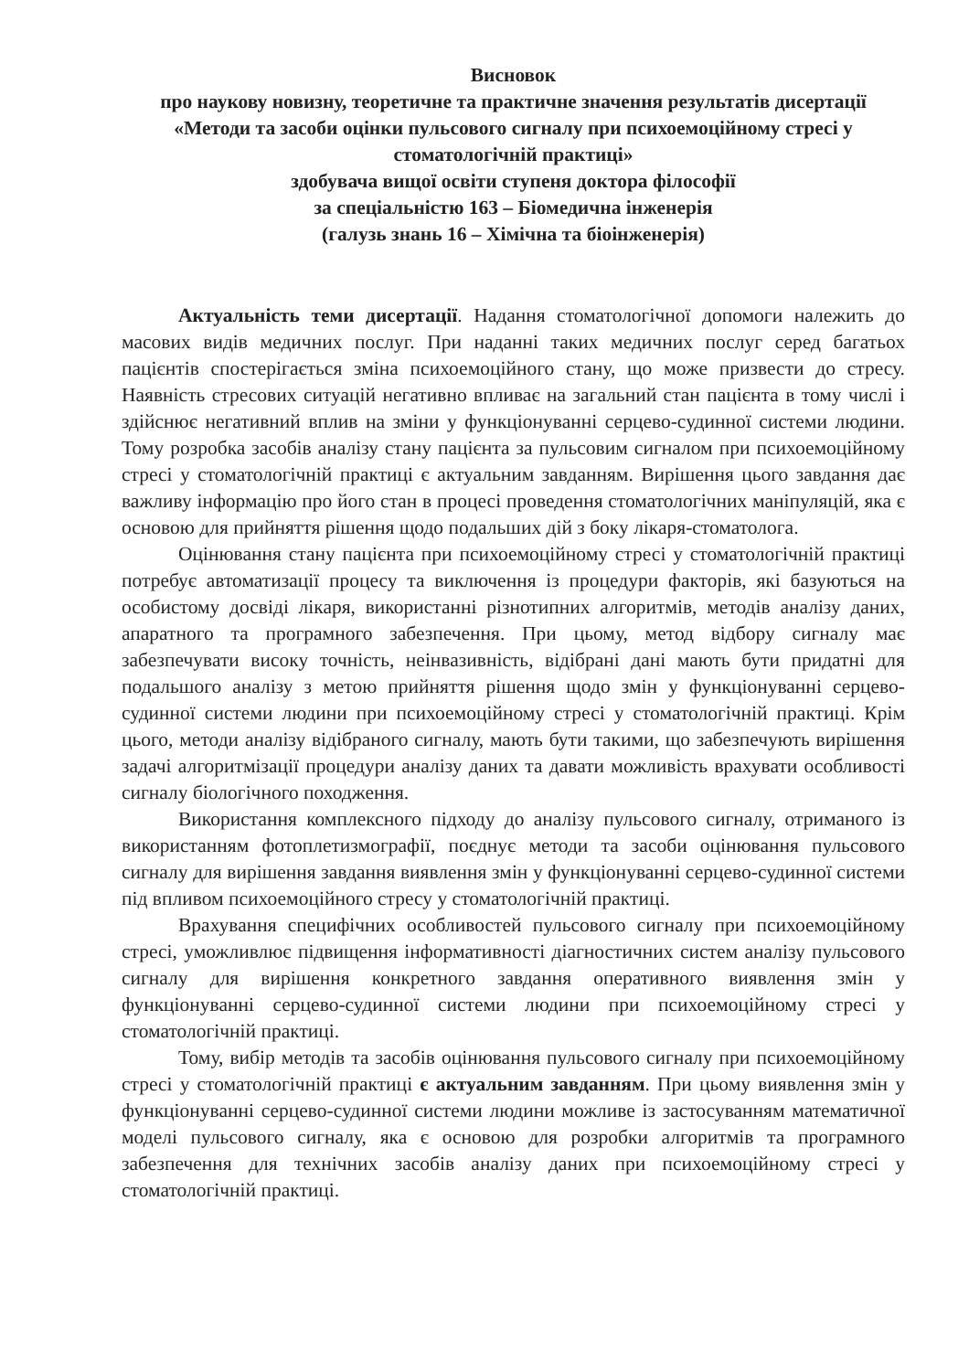Висновок
про наукову новизну, теоретичне та практичне значення результатів дисертації «Методи та засоби оцінки пульсового сигналу при психоемоційному стресі у стоматологічній практиці»
здобувача вищої освіти ступеня доктора філософії
за спеціальністю 163 – Біомедична інженерія
(галузь знань 16 – Хімічна та біоінженерія)
Актуальність теми дисертації. Надання стоматологічної допомоги належить до масових видів медичних послуг. При наданні таких медичних послуг серед багатьох пацієнтів спостерігається зміна психоемоційного стану, що може призвести до стресу. Наявність стресових ситуацій негативно впливає на загальний стан пацієнта в тому числі і здійснює негативний вплив на зміни у функціонуванні серцево-судинної системи людини. Тому розробка засобів аналізу стану пацієнта за пульсовим сигналом при психоемоційному стресі у стоматологічній практиці є актуальним завданням. Вирішення цього завдання дає важливу інформацію про його стан в процесі проведення стоматологічних маніпуляцій, яка є основою для прийняття рішення щодо подальших дій з боку лікаря-стоматолога.
Оцінювання стану пацієнта при психоемоційному стресі у стоматологічній практиці потребує автоматизації процесу та виключення із процедури факторів, які базуються на особистому досвіді лікаря, використанні різнотипних алгоритмів, методів аналізу даних, апаратного та програмного забезпечення. При цьому, метод відбору сигналу має забезпечувати високу точність, неінвазивність, відібрані дані мають бути придатні для подальшого аналізу з метою прийняття рішення щодо змін у функціонуванні серцево-судинної системи людини при психоемоційному стресі у стоматологічній практиці. Крім цього, методи аналізу відібраного сигналу, мають бути такими, що забезпечують вирішення задачі алгоритмізації процедури аналізу даних та давати можливість врахувати особливості сигналу біологічного походження.
Використання комплексного підходу до аналізу пульсового сигналу, отриманого із використанням фотоплетизмографії, поєднує методи та засоби оцінювання пульсового сигналу для вирішення завдання виявлення змін у функціонуванні серцево-судинної системи під впливом психоемоційного стресу у стоматологічній практиці.
Врахування специфічних особливостей пульсового сигналу при психоемоційному стресі, уможливлює підвищення інформативності діагностичних систем аналізу пульсового сигналу для вирішення конкретного завдання оперативного виявлення змін у функціонуванні серцево-судинної системи людини при психоемоційному стресі у стоматологічній практиці.
Тому, вибір методів та засобів оцінювання пульсового сигналу при психоемоційному стресі у стоматологічній практиці є актуальним завданням. При цьому виявлення змін у функціонуванні серцево-судинної системи людини можливе із застосуванням математичної моделі пульсового сигналу, яка є основою для розробки алгоритмів та програмного забезпечення для технічних засобів аналізу даних при психоемоційному стресі у стоматологічній практиці.